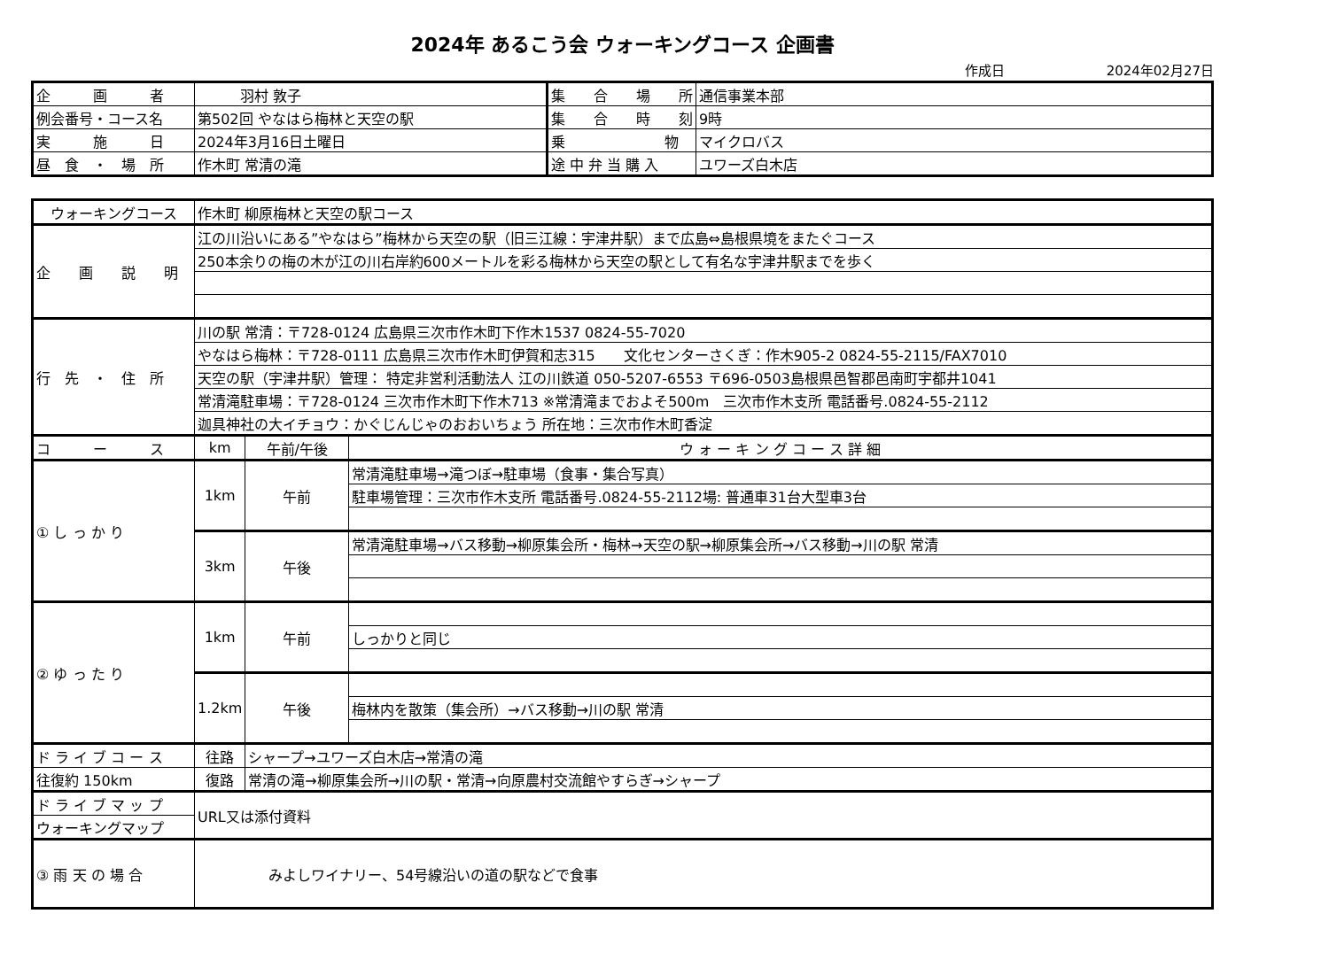2024年 あるこう会 ウォーキングコース 企画書
作成日 2024年02月27日
| 企 画 者 | 羽村 敦子 | 集 合 場 所 | 通信事業本部 |
| 例会番号・コース名 | 第502回 やなはら梅林と天空の駅 | 集 合 時 刻 | 9時 |
| 実 施 日 | 2024年3月16日土曜日 | 乗 物 | マイクロバス |
| 昼 食 ・ 場 所 | 作木町 常清の滝 | 途 中 弁 当 購 入 | ユワーズ白木店 |
| ウォーキングコース | 作木町 柳原梅林と天空の駅コース | | |
| 企 画 説 明 | 江の川沿いにある”やなはら”梅林から天空の駅（旧三江線：宇津井駅）まで広島⇔島根県境をまたぐコース | | |
| | 250本余りの梅の木が江の川右岸約600メートルを彩る梅林から天空の駅として有名な宇津井駅までを歩く | | |
| 行 先 ・ 住 所 | 川の駅 常清：〒728-0124 広島県三次市作木町下作木1537 0824-55-7020 | | |
| | やなはら梅林：〒728-0111 広島県三次市作木町伊賀和志315 文化センターさくぎ：作木905-2 0824-55-2115/FAX7010 | | |
| | 天空の駅（宇津井駅）管理： 特定非営利活動法人 江の川鉄道 050-5207-6553 〒696-0503島根県邑智郡邑南町宇都井1041 | | |
| | 常清滝駐車場：〒728-0124 三次市作木町下作木713 ※常清滝までおよそ500m 三次市作木支所 電話番号.0824-55-2112 | | |
| | 迦具神社の大イチョウ：かぐじんじゃのおおいちょう 所在地：三次市作木町香淀 | | |
| コ ー ス | km | 午前/午後 | ウ ォ ー キ ン グ コ ー ス 詳 細 |
| ① し っ か り | 1km | 午前 | 常清滝駐車場→滝つぼ→駐車場（食事・集合写真） |
| | | | 駐車場管理：三次市作木支所 電話番号.0824-55-2112場: 普通車31台大型車3台 |
| | 3km | 午後 | 常清滝駐車場→バス移動→柳原集会所・梅林→天空の駅→柳原集会所→バス移動→川の駅 常清 |
| ② ゆ っ た り | 1km | 午前 | |
| | | | しっかりと同じ |
| | 1.2km | 午後 | |
| | | | 梅林内を散策（集会所）→バス移動→川の駅 常清 |
| ド ラ イ ブ コ ー ス | 往路 | シャープ→ユワーズ白木店→常清の滝 | |
| 往復約 150km | 復路 | 常清の滝→柳原集会所→川の駅・常清→向原農村交流館やすらぎ→シャープ | |
| ド ラ イ ブ マ ッ プ | URL又は添付資料 | | |
| ウォーキングマップ | | | |
| ③ 雨 天 の 場 合 | みよしワイナリー、54号線沿いの道の駅などで食事 | | |